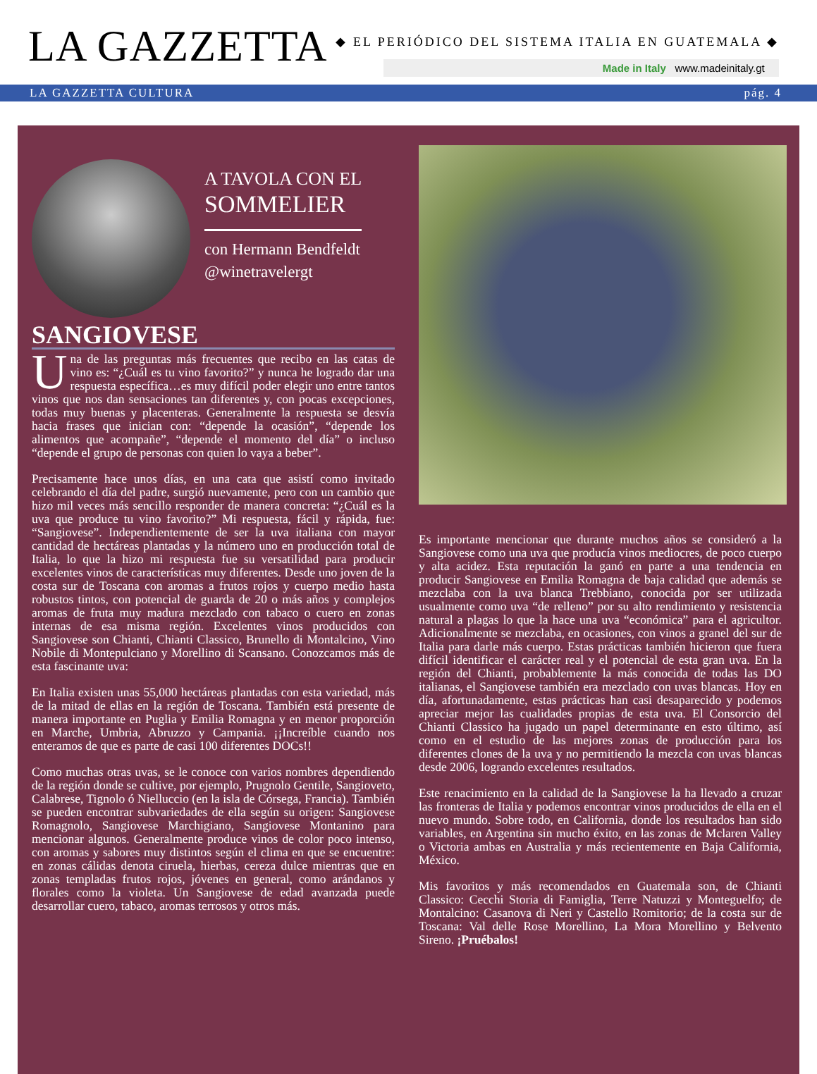LA GAZZETTA
◆ EL PERIÓDICO DEL SISTEMA ITALIA EN GUATEMALA ◆
Made in Italy www.madeinitaly.gt
LA GAZZETTA CULTURA pág. 4
A TAVOLA CON EL
SOMMELIER
con Hermann Bendfeldt
@winetravelergt
SANGIOVESE
Una de las preguntas más frecuentes que recibo en las catas de vino es: “¿Cuál es tu vino favorito?” y nunca he logrado dar una respuesta específica…es muy difícil poder elegir uno entre tantos vinos que nos dan sensaciones tan diferentes y, con pocas excepciones, todas muy buenas y placenteras. Generalmente la respuesta se desvía hacia frases que inician con: “depende la ocasión”, “depende los alimentos que acompañe”, “depende el momento del día” o incluso “depende el grupo de personas con quien lo vaya a beber”.
Precisamente hace unos días, en una cata que asistí como invitado celebrando el día del padre, surgió nuevamente, pero con un cambio que hizo mil veces más sencillo responder de manera concreta: “¿Cuál es la uva que produce tu vino favorito?” Mi respuesta, fácil y rápida, fue: “Sangiovese”. Independientemente de ser la uva italiana con mayor cantidad de hectáreas plantadas y la número uno en producción total de Italia, lo que la hizo mi respuesta fue su versatilidad para producir excelentes vinos de características muy diferentes. Desde uno joven de la costa sur de Toscana con aromas a frutos rojos y cuerpo medio hasta robustos tintos, con potencial de guarda de 20 o más años y complejos aromas de fruta muy madura mezclado con tabaco o cuero en zonas internas de esa misma región. Excelentes vinos producidos con Sangiovese son Chianti, Chianti Classico, Brunello di Montalcino, Vino Nobile di Montepulciano y Morellino di Scansano. Conozcamos más de esta fascinante uva:
En Italia existen unas 55,000 hectáreas plantadas con esta variedad, más de la mitad de ellas en la región de Toscana. También está presente de manera importante en Puglia y Emilia Romagna y en menor proporción en Marche, Umbria, Abruzzo y Campania. ¡¡Increíble cuando nos enteramos de que es parte de casi 100 diferentes DOCs!!
Como muchas otras uvas, se le conoce con varios nombres dependiendo de la región donde se cultive, por ejemplo, Prugnolo Gentile, Sangioveto, Calabrese, Tignolo ó Nielluccio (en la isla de Córsega, Francia). También se pueden encontrar subvariedades de ella según su origen: Sangiovese Romagnolo, Sangiovese Marchigiano, Sangiovese Montanino para mencionar algunos. Generalmente produce vinos de color poco intenso, con aromas y sabores muy distintos según el clima en que se encuentre: en zonas cálidas denota ciruela, hierbas, cereza dulce mientras que en zonas templadas frutos rojos, jóvenes en general, como arándanos y florales como la violeta. Un Sangiovese de edad avanzada puede desarrollar cuero, tabaco, aromas terrosos y otros más.
Es importante mencionar que durante muchos años se consideró a la Sangiovese como una uva que producía vinos mediocres, de poco cuerpo y alta acidez. Esta reputación la ganó en parte a una tendencia en producir Sangiovese en Emilia Romagna de baja calidad que además se mezclaba con la uva blanca Trebbiano, conocida por ser utilizada usualmente como uva “de relleno” por su alto rendimiento y resistencia natural a plagas lo que la hace una uva “económica” para el agricultor. Adicionalmente se mezclaba, en ocasiones, con vinos a granel del sur de Italia para darle más cuerpo. Estas prácticas también hicieron que fuera difícil identificar el carácter real y el potencial de esta gran uva. En la región del Chianti, probablemente la más conocida de todas las DO italianas, el Sangiovese también era mezclado con uvas blancas. Hoy en día, afortunadamente, estas prácticas han casi desaparecido y podemos apreciar mejor las cualidades propias de esta uva. El Consorcio del Chianti Classico ha jugado un papel determinante en esto último, así como en el estudio de las mejores zonas de producción para los diferentes clones de la uva y no permitiendo la mezcla con uvas blancas desde 2006, logrando excelentes resultados.
Este renacimiento en la calidad de la Sangiovese la ha llevado a cruzar las fronteras de Italia y podemos encontrar vinos producidos de ella en el nuevo mundo. Sobre todo, en California, donde los resultados han sido variables, en Argentina sin mucho éxito, en las zonas de Mclaren Valley o Victoria ambas en Australia y más recientemente en Baja California, México.
Mis favoritos y más recomendados en Guatemala son, de Chianti Classico: Cecchi Storia di Famiglia, Terre Natuzzi y Monteguelfo; de Montalcino: Casanova di Neri y Castello Romitorio; de la costa sur de Toscana: Val delle Rose Morellino, La Mora Morellino y Belvento Sireno. ¡Pruébalos!